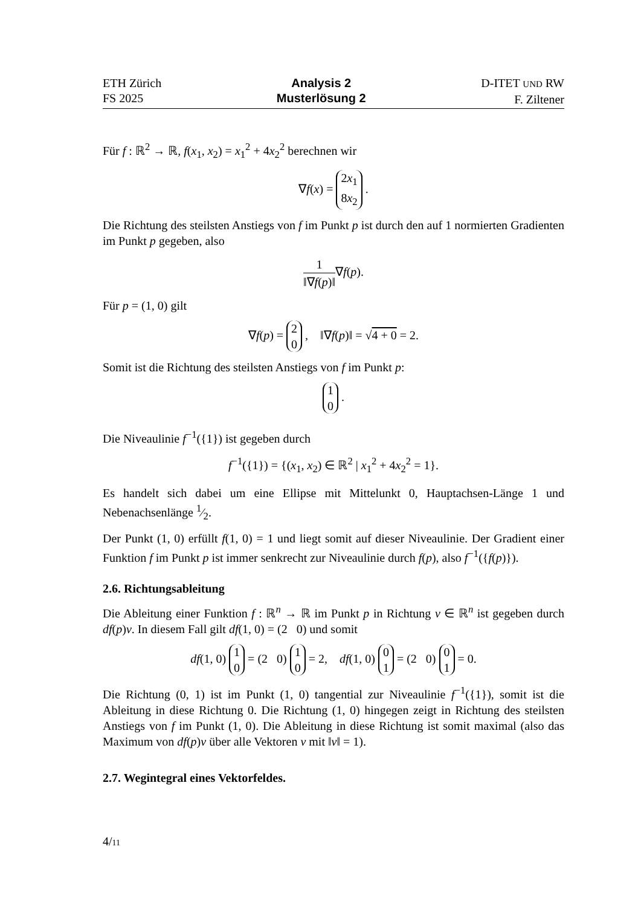ETH Zürich
FS 2025
Analysis 2
Musterlösung 2
D-ITET UND RW
F. Ziltener
Für f : ℝ<sup>2</sup> → ℝ, f(x<sub>1</sub>, x<sub>2</sub>) = x<sub>1</sub><sup>2</sup> + 4x<sub>2</sub><sup>2</sup> berechnen wir
∇f(x) = 2x<sub>1</sub>
8x<sub>2</sub> .
Die Richtung des steilsten Anstiegs von f im Punkt p ist durch den auf 1 normierten Gradienten im Punkt p gegeben, also
1 ‖∇f(p)‖∇f(p).
Für p = (1, 0) gilt
∇f(p) = 2
0 , ‖∇f(p)‖ = √4 + 0 = 2.
Somit ist die Richtung des steilsten Anstiegs von f im Punkt p:
1
0 .
Die Niveaulinie f<sup>−1</sup>({1}) ist gegeben durch
f<sup>−1</sup>({1}) = {(x<sub>1</sub>, x<sub>2</sub>) ∈ ℝ<sup>2</sup> | x<sub>1</sub><sup>2</sup> + 4x<sub>2</sub><sup>2</sup> = 1}.
Es handelt sich dabei um eine Ellipse mit Mittelunkt 0, Hauptachsen-Länge 1 und Nebenachsenlänge 1⁄2.
Der Punkt (1, 0) erfüllt f(1, 0) = 1 und liegt somit auf dieser Niveaulinie. Der Gradient einer Funktion f im Punkt p ist immer senkrecht zur Niveaulinie durch f(p), also f<sup>−1</sup>({f(p)}).
2.6. Richtungsableitung
Die Ableitung einer Funktion f : ℝ<sup>n</sup> → ℝ im Punkt p in Richtung v ∈ ℝ<sup>n</sup> ist gegeben durch df(p)v. In diesem Fall gilt df(1, 0) = (2 0) und somit
df(1, 0) 1
0 = (2 0) 1
0 = 2, df(1, 0) 0
1 = (2 0) 0
1 = 0.
Die Richtung (0, 1) ist im Punkt (1, 0) tangential zur Niveaulinie f<sup>−1</sup>({1}), somit ist die Ableitung in diese Richtung 0. Die Richtung (1, 0) hingegen zeigt in Richtung des steilsten Anstiegs von f im Punkt (1, 0). Die Ableitung in diese Richtung ist somit maximal (also das Maximum von df(p)v über alle Vektoren v mit ‖v‖ = 1).
2.7. Wegintegral eines Vektorfeldes.
4/11